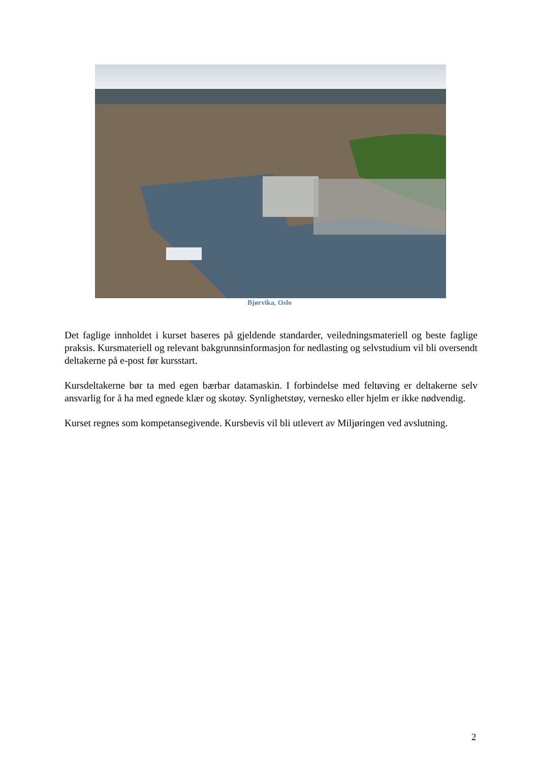Bjørvika, Oslo
Det faglige innholdet i kurset baseres på gjeldende standarder, veiledningsmateriell og beste faglige praksis. Kursmateriell og relevant bakgrunnsinformasjon for nedlasting og selvstudium vil bli oversendt deltakerne på e-post før kursstart.
Kursdeltakerne bør ta med egen bærbar datamaskin. I forbindelse med feltøving er deltakerne selv ansvarlig for å ha med egnede klær og skotøy. Synlighetstøy, vernesko eller hjelm er ikke nødvendig.
Kurset regnes som kompetansegivende. Kursbevis vil bli utlevert av Miljøringen ved avslutning.
2